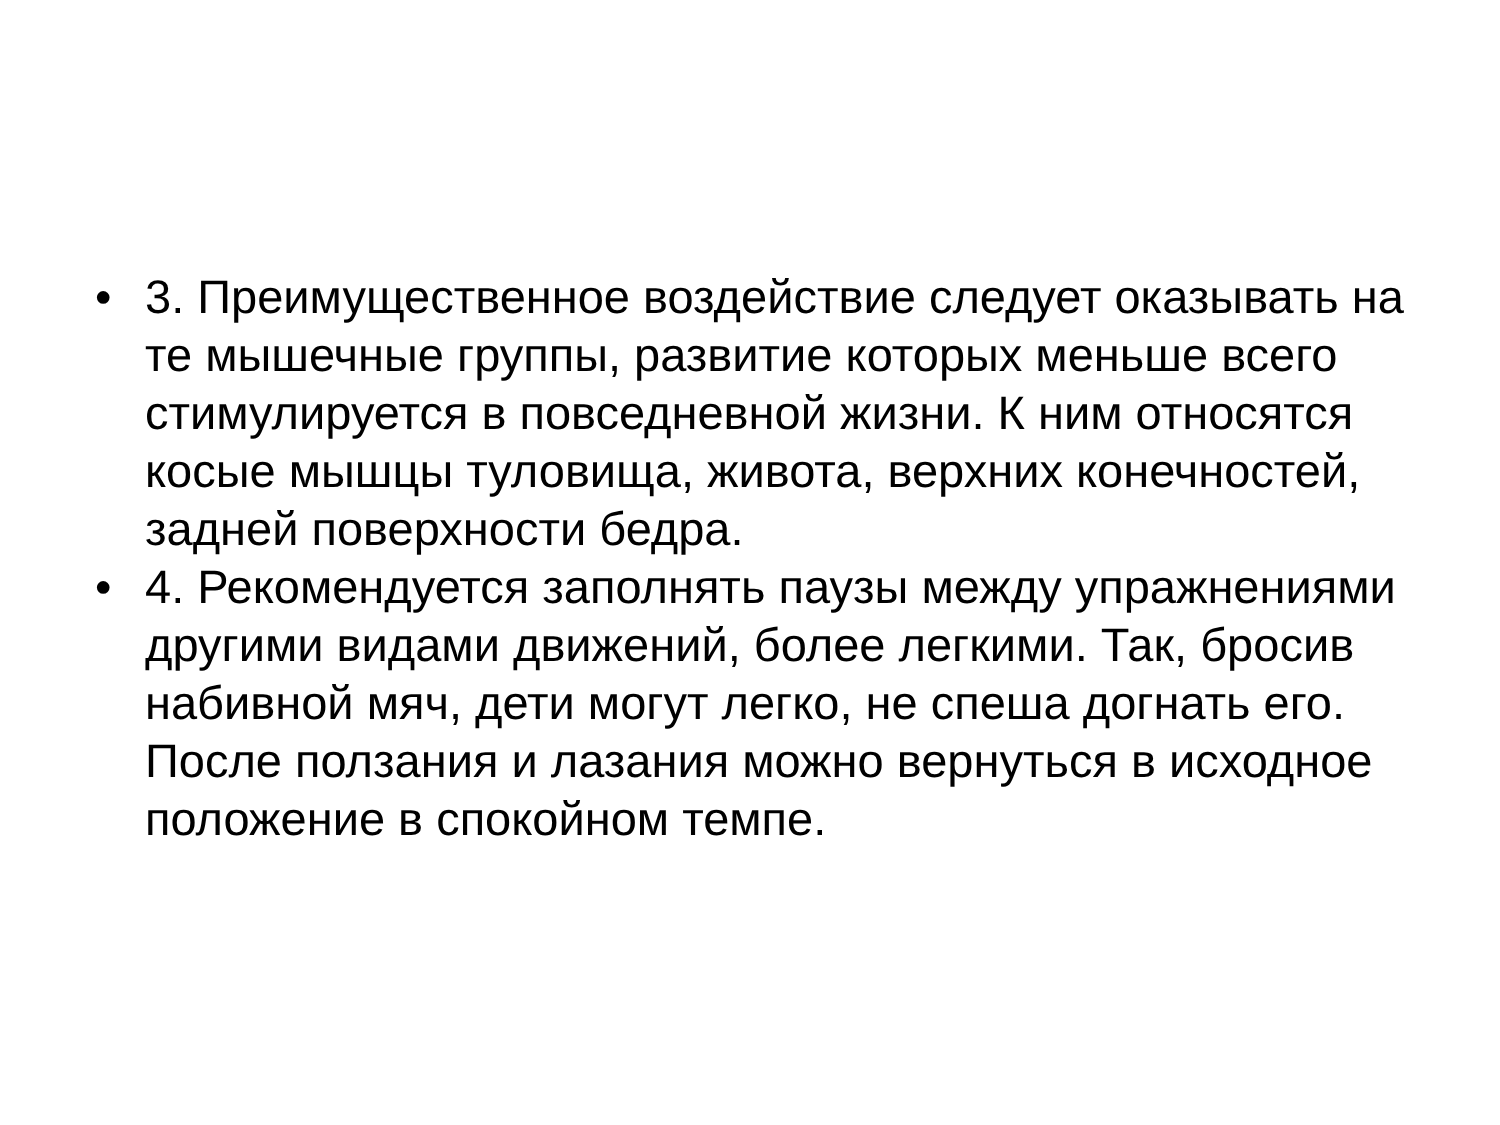• 3. Преимущественное воздействие следует оказывать на те мышечные группы, развитие которых меньше всего стимулируется в повседневной жизни. К ним относятся косые мышцы туловища, живота, верхних конечностей, задней поверхности бедра.
• 4. Рекомендуется заполнять паузы между упражнениями другими видами движений, более легкими. Так, бросив набивной мяч, дети могут легко, не спеша догнать его. После ползания и лазания можно вернуться в исходное положение в спокойном темпе.